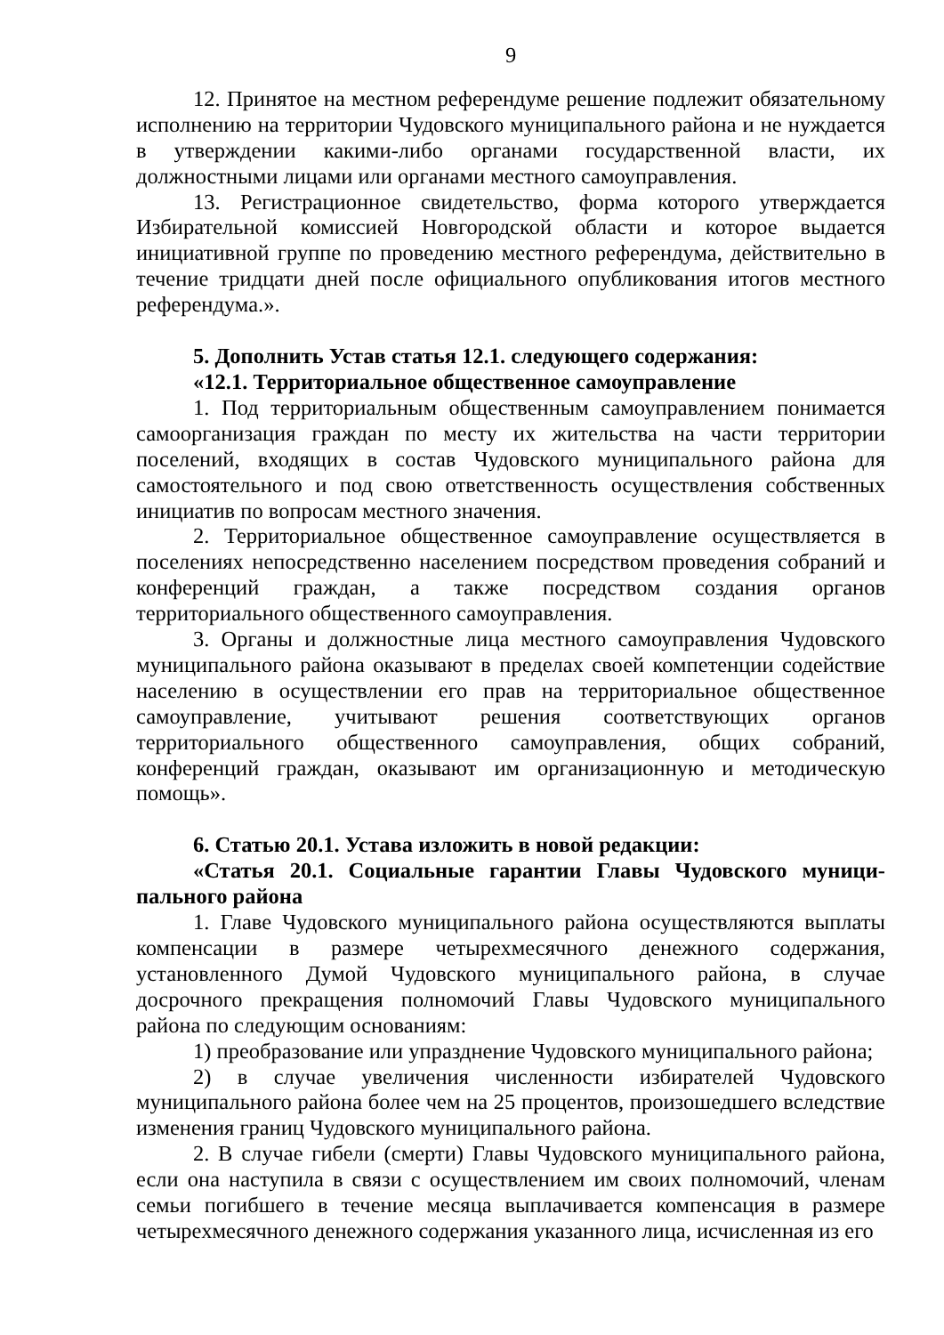9
12. Принятое на местном референдуме решение подлежит обязательному исполнению на территории Чудовского муниципального района и не нуждается в утверждении какими-либо органами государственной власти, их должностными лицами или органами местного самоуправления.
13. Регистрационное свидетельство, форма которого утверждается Избирательной комиссией Новгородской области и которое выдается инициативной группе по проведению местного референдума, действительно в течение тридцати дней после официального опубликования итогов местного референдума.».
5. Дополнить Устав статья 12.1. следующего содержания:
«12.1. Территориальное общественное самоуправление
1. Под территориальным общественным самоуправлением понимается самоорганизация граждан по месту их жительства на части территории поселений, входящих в состав Чудовского муниципального района для самостоятельного и под свою ответственность осуществления собственных инициатив по вопросам местного значения.
2. Территориальное общественное самоуправление осуществляется в поселениях непосредственно населением посредством проведения собраний и конференций граждан, а также посредством создания органов территориального общественного самоуправления.
3. Органы и должностные лица местного самоуправления Чудовского муниципального района оказывают в пределах своей компетенции содействие населению в осуществлении его прав на территориальное общественное самоуправление, учитывают решения соответствующих органов территориального общественного самоуправления, общих собраний, конференций граждан, оказывают им организационную и методическую помощь».
6. Статью 20.1. Устава изложить в новой редакции:
«Статья 20.1. Социальные гарантии Главы Чудовского муници-пального района
1. Главе Чудовского муниципального района осуществляются выплаты компенсации в размере четырехмесячного денежного содержания, установленного Думой Чудовского муниципального района, в случае досрочного прекращения полномочий Главы Чудовского муниципального района по следующим основаниям:
1) преобразование или упразднение Чудовского муниципального района;
2) в случае увеличения численности избирателей Чудовского муниципального района более чем на 25 процентов, произошедшего вследствие изменения границ Чудовского муниципального района.
2. В случае гибели (смерти) Главы Чудовского муниципального района, если она наступила в связи с осуществлением им своих полномочий, членам семьи погибшего в течение месяца выплачивается компенсация в размере четырехмесячного денежного содержания указанного лица, исчисленная из его